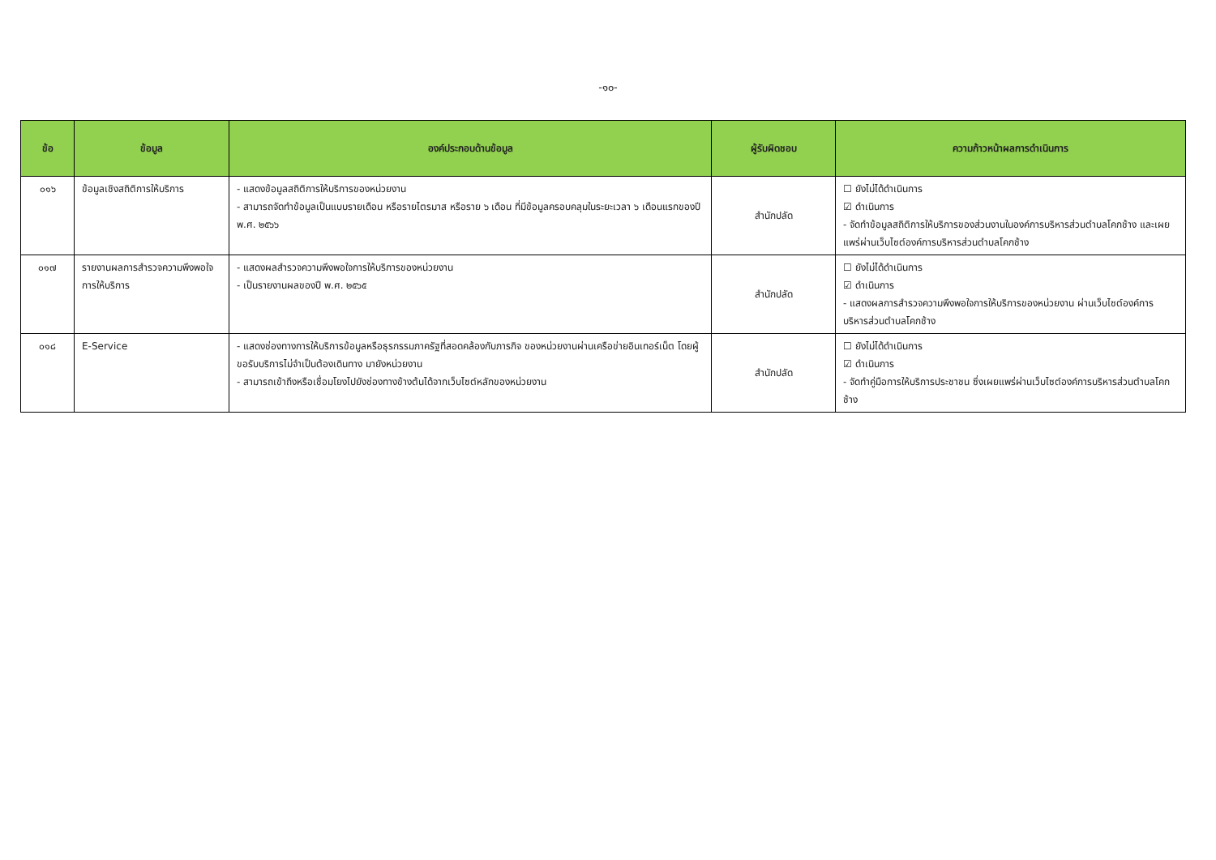-๑๐-
| ข้อ | ข้อมูล | องค์ประกอบด้านข้อมูล | ผู้รับผิดชอบ | ความก้าวหน้าผลการดำเนินการ |
| --- | --- | --- | --- | --- |
| ๐๑๖ | ข้อมูลเชิงสถิติการให้บริการ | - แสดงข้อมูลสถิติการให้บริการของหน่วยงาน - สามารถจัดทำข้อมูลเป็นแบบรายเดือน หรือรายไตรมาส หรือราย ๖ เดือน ที่มีข้อมูลครอบคลุมในระยะเวลา ๖ เดือนแรกของปี พ.ศ. ๒๕๖๖ | สำนักปลัด | ☐ ยังไม่ได้ดำเนินการ ☑ ดำเนินการ - จัดทำข้อมูลสถิติการให้บริการของส่วนงานในองค์การบริหารส่วนตำบลโคกช้าง และเผยแพร่ผ่านเว็บไซต์องค์การบริหารส่วนตำบลโคกช้าง |
| ๐๑๗ | รายงานผลการสำรวจความพึงพอใจการให้บริการ | - แสดงผลสำรวจความพึงพอใจการให้บริการของหน่วยงาน - เป็นรายงานผลของปี พ.ศ. ๒๕๖๕ | สำนักปลัด | ☐ ยังไม่ได้ดำเนินการ ☑ ดำเนินการ - แสดงผลการสำรวจความพึงพอใจการให้บริการของหน่วยงาน ผ่านเว็บไซต์องค์การบริหารส่วนตำบลโคกช้าง |
| ๐๑๘ | E-Service | - แสดงช่องทางการให้บริการข้อมูลหรือธุรกรรมภาครัฐที่สอดคล้องกับภารกิจ ของหน่วยงานผ่านเครือข่ายอินเทอร์เน็ต โดยผู้ขอรับบริการไม่จำเป็นต้องเดินทาง มายังหน่วยงาน - สามารถเข้าถึงหรือเชื่อมโยงไปยังช่องทางข้างต้นได้จากเว็บไซต์หลักของหน่วยงาน | สำนักปลัด | ☐ ยังไม่ได้ดำเนินการ ☑ ดำเนินการ - จัดทำคู่มือการให้บริการประชาชน ซึ่งเผยแพร่ผ่านเว็บไซต์องค์การบริหารส่วนตำบลโคกช้าง |